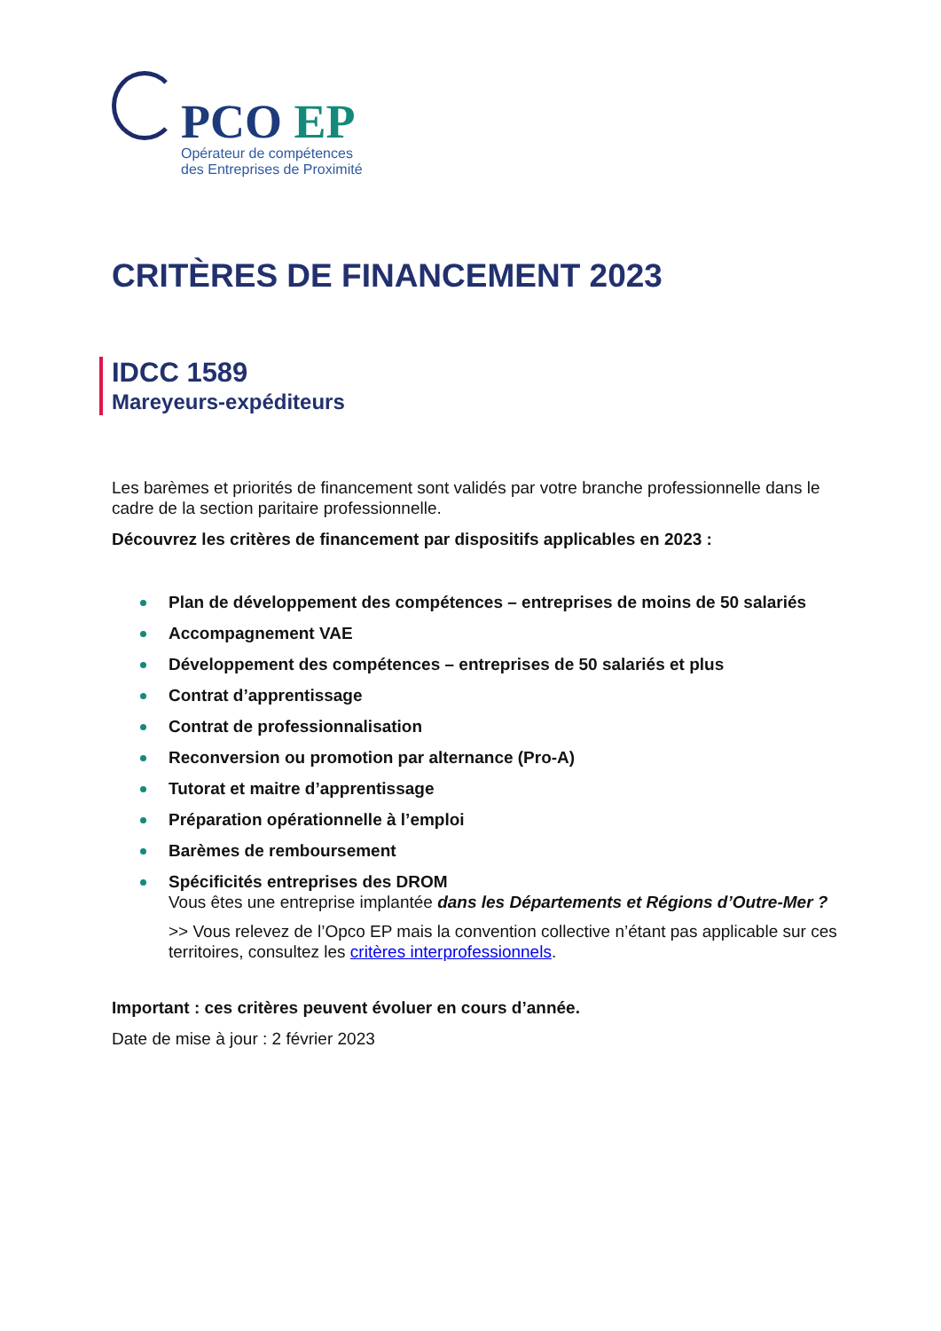PCO EP
Opérateur de compétences
des Entreprises de Proximité
CRITÈRES DE FINANCEMENT 2023
IDCC 1589
Mareyeurs-expéditeurs
Les barèmes et priorités de financement sont validés par votre branche professionnelle dans le cadre de la section paritaire professionnelle.
Découvrez les critères de financement par dispositifs applicables en 2023 :
Plan de développement des compétences – entreprises de moins de 50 salariés
Accompagnement VAE
Développement des compétences – entreprises de 50 salariés et plus
Contrat d’apprentissage
Contrat de professionnalisation
Reconversion ou promotion par alternance (Pro-A)
Tutorat et maitre d’apprentissage
Préparation opérationnelle à l’emploi
Barèmes de remboursement
Spécificités entreprises des DROM
Vous êtes une entreprise implantée dans les Départements et Régions d’Outre-Mer ?
>> Vous relevez de l’Opco EP mais la convention collective n’étant pas applicable sur ces territoires, consultez les critères interprofessionnels.
Important : ces critères peuvent évoluer en cours d’année.
Date de mise à jour : 2 février 2023